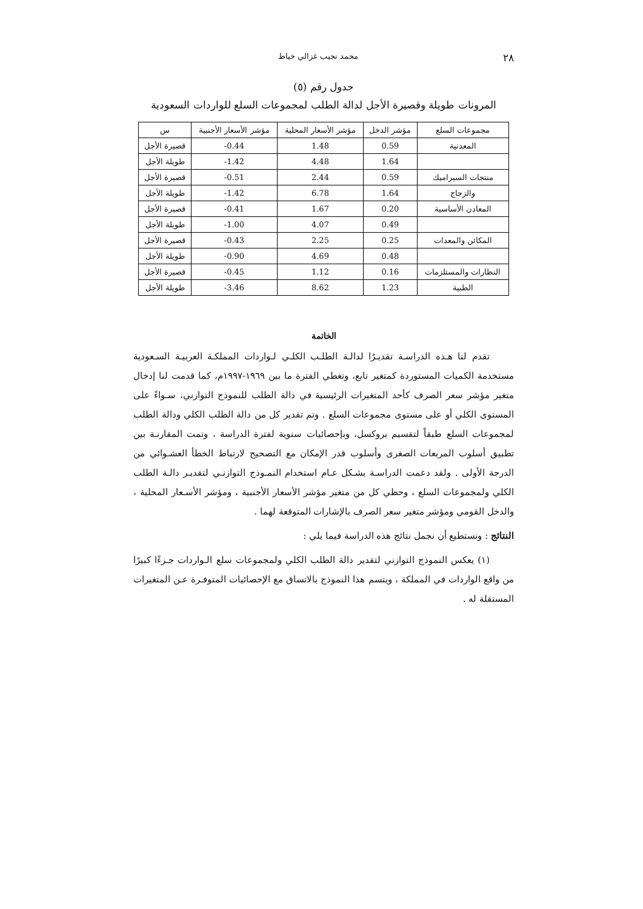٢٨ محمد نجيب غزالي خياط
جدول رقم (٥)
المرونات طويلة وقصيرة الأجل لدالة الطلب لمجموعات السلع للواردات السعودية
| مجموعات السلع | مؤشر الدخل | مؤشر الأسعار المحلية | مؤشر الأسعار الأجنبية | س |
| --- | --- | --- | --- | --- |
| المعدنية | 0.59 | 1.48 | 0.44- | قصيرة الأجل |
| | 1.64 | 4.48 | 1.42- | طويلة الأجل |
| منتجات السيراميك | 0.59 | 2.44 | 0.51- | قصيرة الأجل |
| والزجاج | 1.64 | 6.78 | 1.42- | طويلة الأجل |
| المعادن الأساسية | 0.20 | 1.67 | 0.41- | قصيرة الأجل |
| | 0.49 | 4.07 | 1.00- | طويلة الأجل |
| المكائن والمعدات | 0.25 | 2.25 | 0.43- | قصيرة الأجل |
| | 0.48 | 4.69 | 0.90- | طويلة الأجل |
| النظارات والمستلزمات | 0.16 | 1.12 | 0.45- | قصيرة الأجل |
| الطبية | 1.23 | 8.62 | 3.46- | طويلة الأجل |
الخاتمة
تقدم لنا هـذه الدراسـة تقديـرًا لدالـة الطلـب الكلـي لـواردات المملكـة العربيـة السـعودية مستخدمة الكميات المستوردة كمتغير تابع، وتغطي الفترة ما بين ١٩٦٩-١٩٩٧م، كما قدمت لنا إدخال متغير مؤشر سعر الصرف كأحد المتغيرات الرئيسية في دالة الطلب للنموذج التوازني، سـواءً على المستوى الكلي أو على مستوى مجموعات السلع . وتم تقدير كل من دالة الطلب الكلي ودالة الطلب لمجموعات السلع طبقاً لتقسيم بروكسل، وبإحصائيات سنوية لفترة الدراسة ، وتمت المقارنـة بين تطبيق أسلوب المربعات الصغرى وأسلوب قدر الإمكان مع التصحيح لارتباط الخطأ العشـوائي من الدرجة الأولى . ولقد دعمت الدراسـة بشـكل عـام استخدام النمـوذج التوازنـي لتقديـر دالـة الطلب الكلي ولمجموعات السلع ، وحظي كل من متغير مؤشر الأسعار الأجنبية ، ومؤشر الأسـعار المحلية ، والدخل القومي ومؤشر متغير سعر الصرف بالإشارات المتوقعة لهما .
النتائج : ونستطيع أن نجمل نتائج هذه الدراسة فيما يلي :
(١) يعكس النموذج التوازني لتقدير دالة الطلب الكلي ولمجموعات سلع الـواردات جـزءًا كبيرًا من واقع الواردات في المملكة ، ويتسم هذا النموذج بالاتساق مع الإحصائيات المتوفـرة عـن المتغيرات المستقلة له .